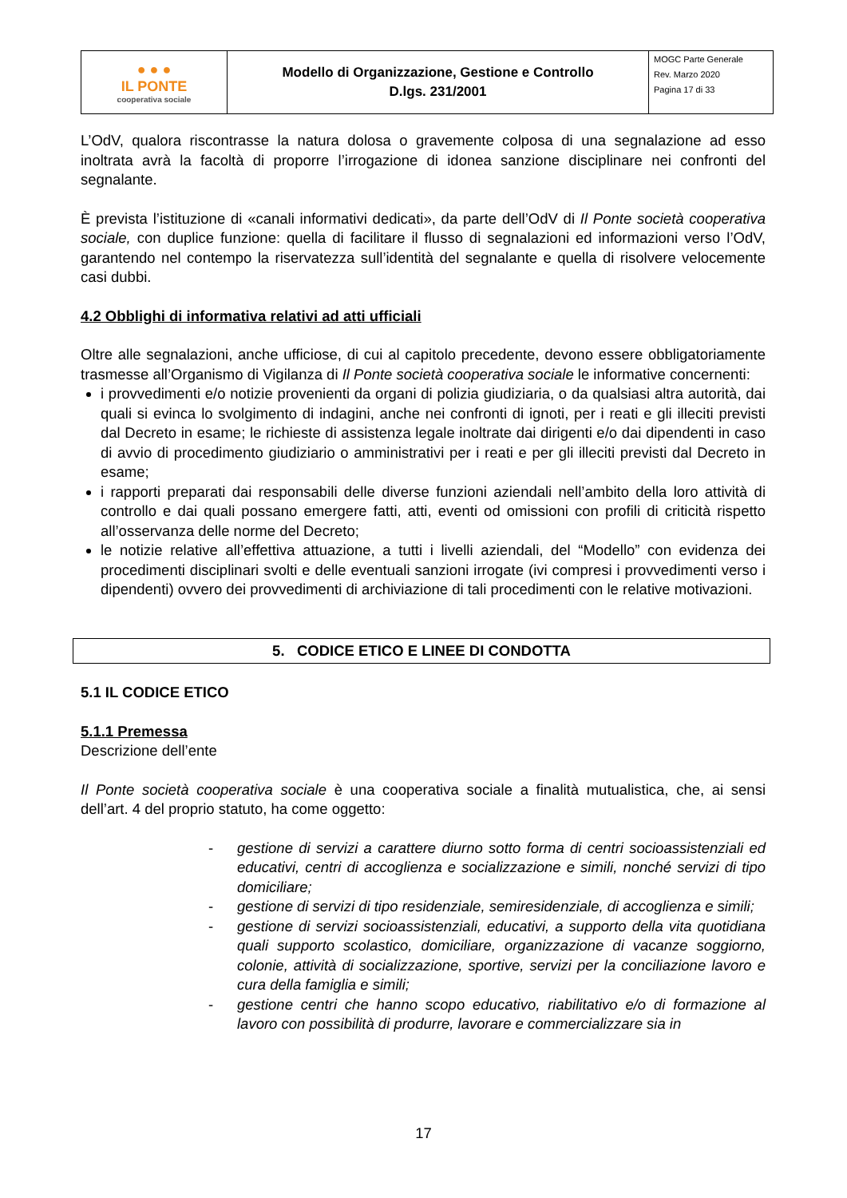| ● ● ● IL PONTE cooperativa sociale | Modello di Organizzazione, Gestione e Controllo D.lgs. 231/2001 | MOGC Parte Generale Rev. Marzo 2020 Pagina 17 di 33 |
L’OdV, qualora riscontrasse la natura dolosa o gravemente colposa di una segnalazione ad esso inoltrata avrà la facoltà di proporre l’irrogazione di idonea sanzione disciplinare nei confronti del segnalante.
È prevista l’istituzione di «canali informativi dedicati», da parte dell’OdV di Il Ponte società cooperativa sociale, con duplice funzione: quella di facilitare il flusso di segnalazioni ed informazioni verso l’OdV, garantendo nel contempo la riservatezza sull’identità del segnalante e quella di risolvere velocemente casi dubbi.
4.2 Obblighi di informativa relativi ad atti ufficiali
Oltre alle segnalazioni, anche ufficiose, di cui al capitolo precedente, devono essere obbligatoriamente trasmesse all’Organismo di Vigilanza di Il Ponte società cooperativa sociale le informative concernenti:
i provvedimenti e/o notizie provenienti da organi di polizia giudiziaria, o da qualsiasi altra autorità, dai quali si evinca lo svolgimento di indagini, anche nei confronti di ignoti, per i reati e gli illeciti previsti dal Decreto in esame; le richieste di assistenza legale inoltrate dai dirigenti e/o dai dipendenti in caso di avvio di procedimento giudiziario o amministrativi per i reati e per gli illeciti previsti dal Decreto in esame;
i rapporti preparati dai responsabili delle diverse funzioni aziendali nell’ambito della loro attività di controllo e dai quali possano emergere fatti, atti, eventi od omissioni con profili di criticità rispetto all’osservanza delle norme del Decreto;
le notizie relative all’effettiva attuazione, a tutti i livelli aziendali, del “Modello” con evidenza dei procedimenti disciplinari svolti e delle eventuali sanzioni irrogate (ivi compresi i provvedimenti verso i dipendenti) ovvero dei provvedimenti di archiviazione di tali procedimenti con le relative motivazioni.
5. CODICE ETICO E LINEE DI CONDOTTA
5.1 IL CODICE ETICO
5.1.1 Premessa
Descrizione dell’ente
Il Ponte società cooperativa sociale è una cooperativa sociale a finalità mutualistica, che, ai sensi dell’art. 4 del proprio statuto, ha come oggetto:
- gestione di servizi a carattere diurno sotto forma di centri socioassistenziali ed educativi, centri di accoglienza e socializzazione e simili, nonché servizi di tipo domiciliare;
- gestione di servizi di tipo residenziale, semiresidenziale, di accoglienza e simili;
- gestione di servizi socioassistenziali, educativi, a supporto della vita quotidiana quali supporto scolastico, domiciliare, organizzazione di vacanze soggiorno, colonie, attività di socializzazione, sportive, servizi per la conciliazione lavoro e cura della famiglia e simili;
- gestione centri che hanno scopo educativo, riabilitativo e/o di formazione al lavoro con possibilità di produrre, lavorare e commercializzare sia in
17